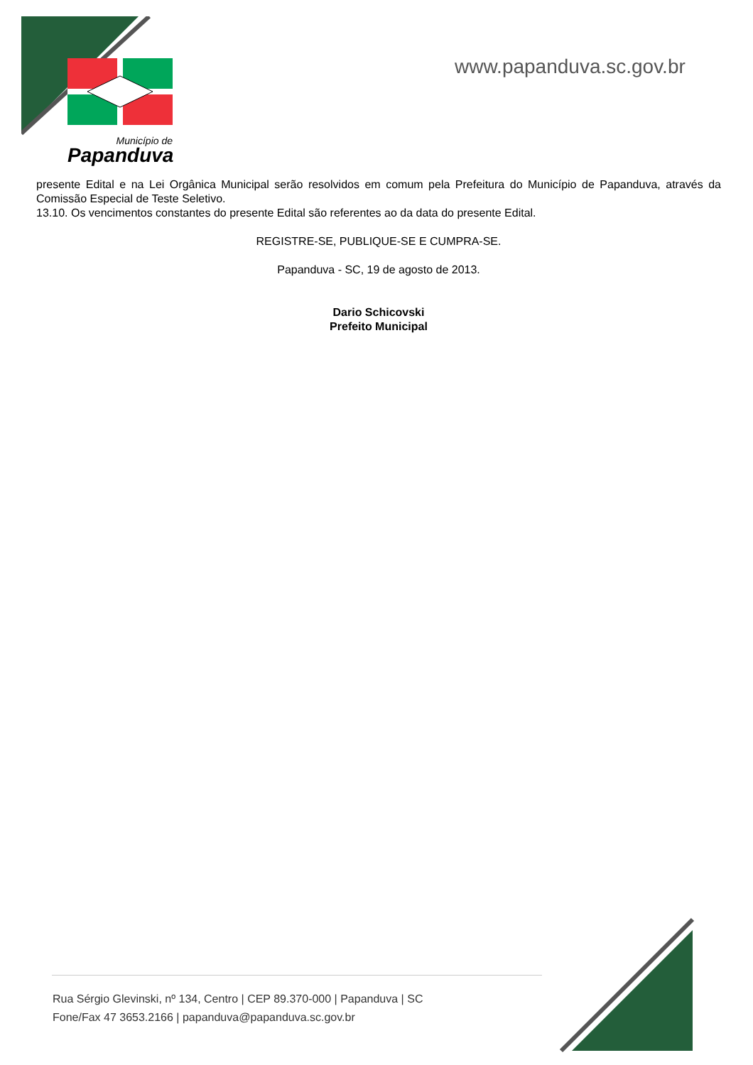Município de
Papanduva
www.papanduva.sc.gov.br
presente Edital e na Lei Orgânica Municipal serão resolvidos em comum pela Prefeitura do Município de Papanduva, através da Comissão Especial de Teste Seletivo.
13.10. Os vencimentos constantes do presente Edital são referentes ao da data do presente Edital.
REGISTRE-SE, PUBLIQUE-SE E CUMPRA-SE.
Papanduva - SC, 19 de agosto de 2013.
Dario Schicovski
Prefeito Municipal
Rua Sérgio Glevinski, nº 134, Centro | CEP 89.370-000 | Papanduva | SC
Fone/Fax 47 3653.2166 | papanduva@papanduva.sc.gov.br